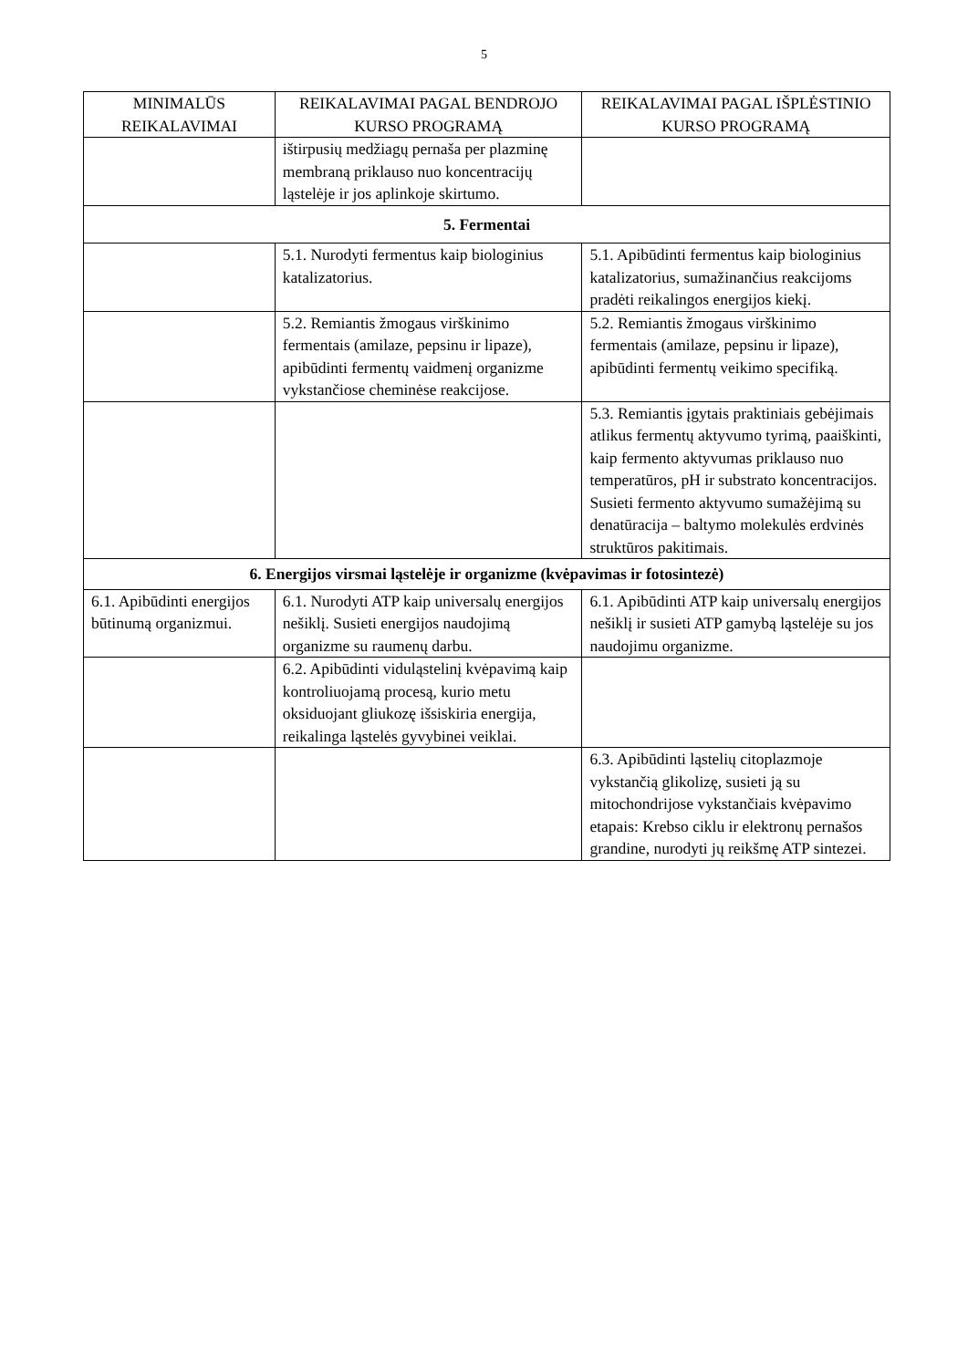5
| MINIMALŪS REIKALAVIMAI | REIKALAVIMAI PAGAL BENDROJO KURSO PROGRAMĄ | REIKALAVIMAI PAGAL IŠPLĖSTINIO KURSO PROGRAMĄ |
| --- | --- | --- |
| | ištirpusių medžiagų pernaša per plazminę membraną priklauso nuo koncentracijų ląstelėje ir jos aplinkoje skirtumo. | |
| 5. Fermentai | | |
| | 5.1. Nurodyti fermentus kaip biologinius katalizatorius. | 5.1. Apibūdinti fermentus kaip biologinius katalizatorius, sumažinančius reakcijoms pradėti reikalingos energijos kiekį. |
| | 5.2. Remiantis žmogaus virškinimo fermentais (amilaze, pepsinu ir lipaze), apibūdinti fermentų vaidmenį organizme vykstančiose cheminėse reakcijose. | 5.2. Remiantis žmogaus virškinimo fermentais (amilaze, pepsinu ir lipaze), apibūdinti fermentų veikimo specifiką. |
| | | 5.3. Remiantis įgytais praktiniais gebėjimais atlikus fermentų aktyvumo tyrimą, paaiškinti, kaip fermento aktyvumas priklauso nuo temperatūros, pH ir substrato koncentracijos. Susieti fermento aktyvumo sumažėjimą su denatūracija – baltymo molekulės erdvinės struktūros pakitimais. |
| 6. Energijos virsmai ląstelėje ir organizme (kvėpavimas ir fotosintezė) | | |
| 6.1. Apibūdinti energijos būtinumą organizmui. | 6.1. Nurodyti ATP kaip universalų energijos nešiklį. Susieti energijos naudojimą organizme su raumenų darbu. | 6.1. Apibūdinti ATP kaip universalų energijos nešiklį ir susieti ATP gamybą ląstelėje su jos naudojimu organizme. |
| | 6.2. Apibūdinti viduląstelinį kvėpavimą kaip kontroliuojamą procesą, kurio metu oksiduojant gliukozę išsiskiria energija, reikalinga ląstelės gyvybinei veiklai. | |
| | | 6.3. Apibūdinti ląstelių citoplazmoje vykstančią glikolizę, susieti ją su mitochondrijose vykstančiais kvėpavimo etapais: Krebso ciklu ir elektronų pernašos grandine, nurodyti jų reikšmę ATP sintezei. |